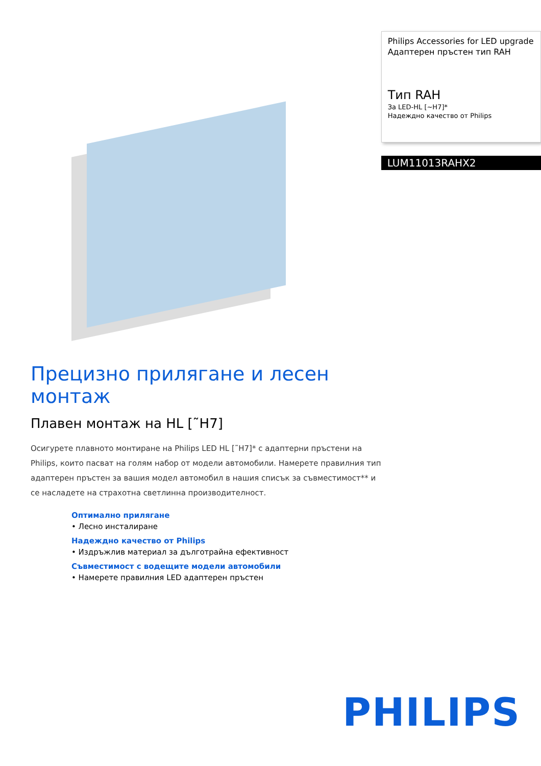Philips Accessories for LED upgrade
Адаптерен пръстен тип RAH
Тип RAH
За LED-HL [~H7]*
Надеждно качество от Philips
LUM11013RAHX2
Прецизно прилягане и лесен монтаж
Плавен монтаж на HL [˜H7]
Осигурете плавното монтиране на Philips LED HL [˜H7]* с адаптерни пръстени на Philips, които пасват на голям набор от модели автомобили. Намерете правилния тип адаптерен пръстен за вашия модел автомобил в нашия списък за съвместимост** и се насладете на страхотна светлинна производителност.
Оптимално прилягане
• Лесно инсталиране
Надеждно качество от Philips
• Издръжлив материал за дълготрайна ефективност
Съвместимост с водещите модели автомобили
• Намерете правилния LED адаптерен пръстен
PHILIPS